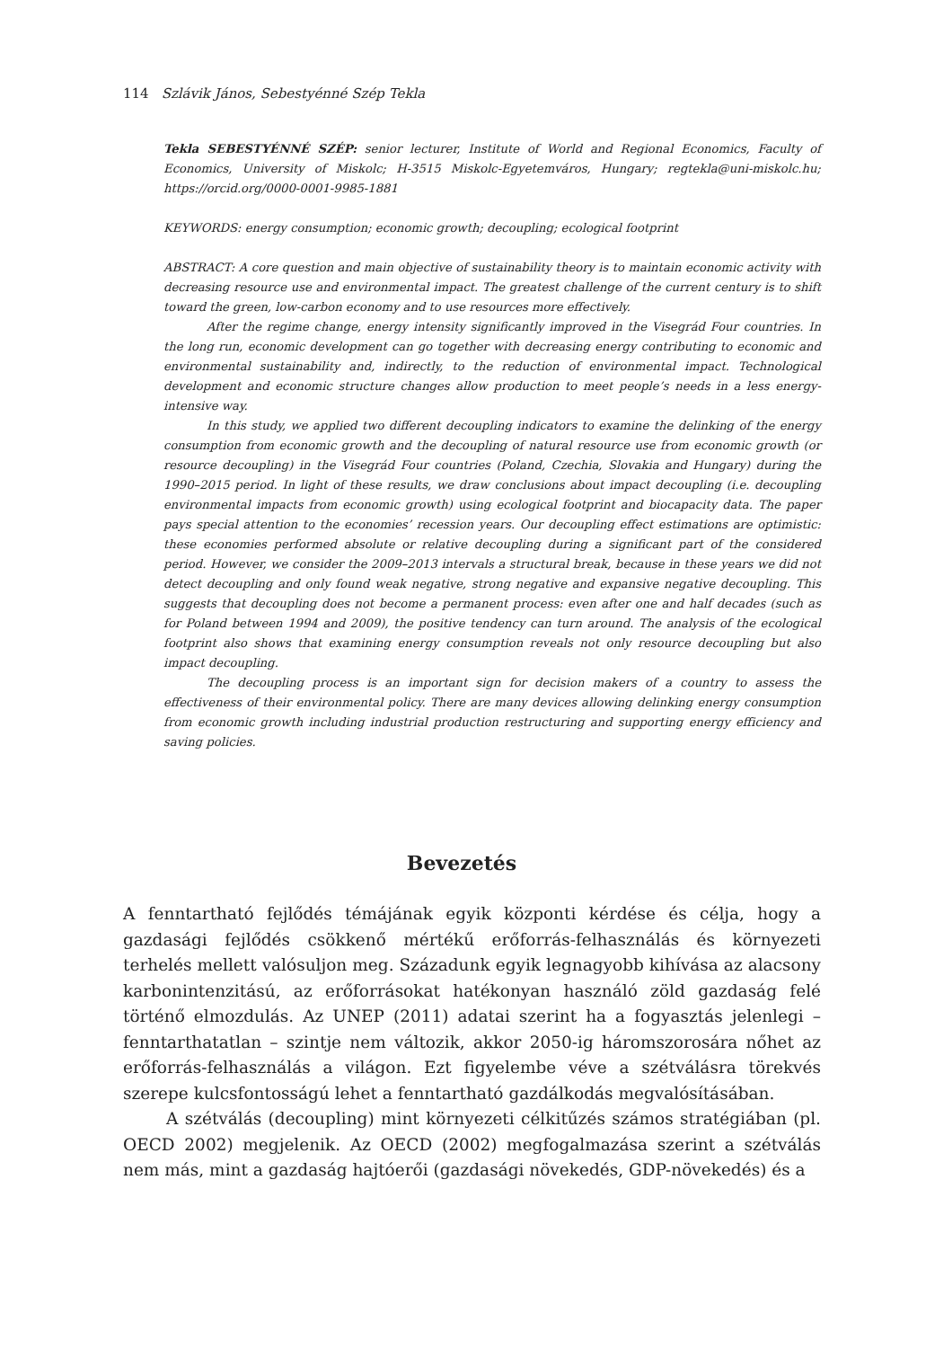114 Szlávik János, Sebestyénné Szép Tekla
Tekla SEBESTYÉNNÉ SZÉP: senior lecturer, Institute of World and Regional Economics, Faculty of Economics, University of Miskolc; H-3515 Miskolc-Egyetemváros, Hungary; regtekla@uni-miskolc.hu; https://orcid.org/0000-0001-9985-1881
KEYWORDS: energy consumption; economic growth; decoupling; ecological footprint
ABSTRACT: A core question and main objective of sustainability theory is to maintain economic activity with decreasing resource use and environmental impact. The greatest challenge of the current century is to shift toward the green, low-carbon economy and to use resources more effectively.
After the regime change, energy intensity significantly improved in the Visegrád Four countries. In the long run, economic development can go together with decreasing energy contributing to economic and environmental sustainability and, indirectly, to the reduction of environmental impact. Technological development and economic structure changes allow production to meet people’s needs in a less energy-intensive way.
In this study, we applied two different decoupling indicators to examine the delinking of the energy consumption from economic growth and the decoupling of natural resource use from economic growth (or resource decoupling) in the Visegrád Four countries (Poland, Czechia, Slovakia and Hungary) during the 1990–2015 period. In light of these results, we draw conclusions about impact decoupling (i.e. decoupling environmental impacts from economic growth) using ecological footprint and biocapacity data. The paper pays special attention to the economies’ recession years. Our decoupling effect estimations are optimistic: these economies performed absolute or relative decoupling during a significant part of the considered period. However, we consider the 2009–2013 intervals a structural break, because in these years we did not detect decoupling and only found weak negative, strong negative and expansive negative decoupling. This suggests that decoupling does not become a permanent process: even after one and half decades (such as for Poland between 1994 and 2009), the positive tendency can turn around. The analysis of the ecological footprint also shows that examining energy consumption reveals not only resource decoupling but also impact decoupling.
The decoupling process is an important sign for decision makers of a country to assess the effectiveness of their environmental policy. There are many devices allowing delinking energy consumption from economic growth including industrial production restructuring and supporting energy efficiency and saving policies.
Bevezetés
A fenntartható fejlődés témájának egyik központi kérdése és célja, hogy a gazdasági fejlődés csökkenő mértékű erőforrás-felhasználás és környezeti terhelés mellett valósuljon meg. Századunk egyik legnagyobb kihívása az alacsony karbonintenzitású, az erőforrásokat hatékonyan használó zöld gazdaság felé történő elmozdulás. Az UNEP (2011) adatai szerint ha a fogyasztás jelenlegi – fenntarthatatlan – szintje nem változik, akkor 2050-ig háromszorosára nőhet az erőforrás-felhasználás a világon. Ezt figyelembe véve a szétválásra törekvés szerepe kulcsfontosságú lehet a fenntartható gazdálkodás megvalósításában.
A szétválás (decoupling) mint környezeti célkitűzés számos stratégiában (pl. OECD 2002) megjelenik. Az OECD (2002) megfogalmazása szerint a szétválás nem más, mint a gazdaság hajtóerői (gazdasági növekedés, GDP-növekedés) és a